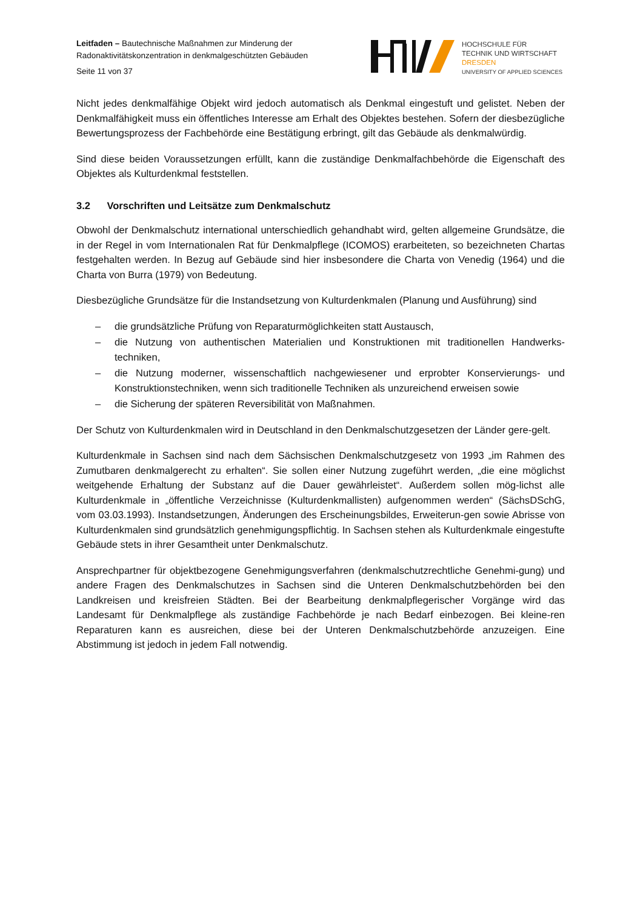Leitfaden – Bautechnische Maßnahmen zur Minderung der
Radonaktivitätskonzentration in denkmalgeschützten Gebäuden
Seite 11 von 37
HOCHSCHULE FÜR
TECHNIK UND WIRTSCHAFT
DRESDEN
UNIVERSITY OF APPLIED SCIENCES
Nicht jedes denkmalfähige Objekt wird jedoch automatisch als Denkmal eingestuft und gelistet. Neben der Denkmalfähigkeit muss ein öffentliches Interesse am Erhalt des Objektes bestehen. Sofern der diesbezügliche Bewertungsprozess der Fachbehörde eine Bestätigung erbringt, gilt das Gebäude als denkmalwürdig.
Sind diese beiden Voraussetzungen erfüllt, kann die zuständige Denkmalfachbehörde die Eigenschaft des Objektes als Kulturdenkmal feststellen.
3.2 Vorschriften und Leitsätze zum Denkmalschutz
Obwohl der Denkmalschutz international unterschiedlich gehandhabt wird, gelten allgemeine Grundsätze, die in der Regel in vom Internationalen Rat für Denkmalpflege (ICOMOS) erarbeiteten, so bezeichneten Chartas festgehalten werden. In Bezug auf Gebäude sind hier insbesondere die Charta von Venedig (1964) und die Charta von Burra (1979) von Bedeutung.
Diesbezügliche Grundsätze für die Instandsetzung von Kulturdenkmalen (Planung und Ausführung) sind
– die grundsätzliche Prüfung von Reparaturmöglichkeiten statt Austausch,
– die Nutzung von authentischen Materialien und Konstruktionen mit traditionellen Handwerks-techniken,
– die Nutzung moderner, wissenschaftlich nachgewiesener und erprobter Konservierungs- und Konstruktionstechniken, wenn sich traditionelle Techniken als unzureichend erweisen sowie
– die Sicherung der späteren Reversibilität von Maßnahmen.
Der Schutz von Kulturdenkmalen wird in Deutschland in den Denkmalschutzgesetzen der Länder gere-gelt.
Kulturdenkmale in Sachsen sind nach dem Sächsischen Denkmalschutzgesetz von 1993 „im Rahmen des Zumutbaren denkmalgerecht zu erhalten“. Sie sollen einer Nutzung zugeführt werden, „die eine möglichst weitgehende Erhaltung der Substanz auf die Dauer gewährleistet“. Außerdem sollen mög-lichst alle Kulturdenkmale in „öffentliche Verzeichnisse (Kulturdenkmallisten) aufgenommen werden“ (SächsDSchG, vom 03.03.1993). Instandsetzungen, Änderungen des Erscheinungsbildes, Erweiterun-gen sowie Abrisse von Kulturdenkmalen sind grundsätzlich genehmigungspflichtig. In Sachsen stehen als Kulturdenkmale eingestufte Gebäude stets in ihrer Gesamtheit unter Denkmalschutz.
Ansprechpartner für objektbezogene Genehmigungsverfahren (denkmalschutzrechtliche Genehmi-gung) und andere Fragen des Denkmalschutzes in Sachsen sind die Unteren Denkmalschutzbehörden bei den Landkreisen und kreisfreien Städten. Bei der Bearbeitung denkmalpflegerischer Vorgänge wird das Landesamt für Denkmalpflege als zuständige Fachbehörde je nach Bedarf einbezogen. Bei kleine-ren Reparaturen kann es ausreichen, diese bei der Unteren Denkmalschutzbehörde anzuzeigen. Eine Abstimmung ist jedoch in jedem Fall notwendig.